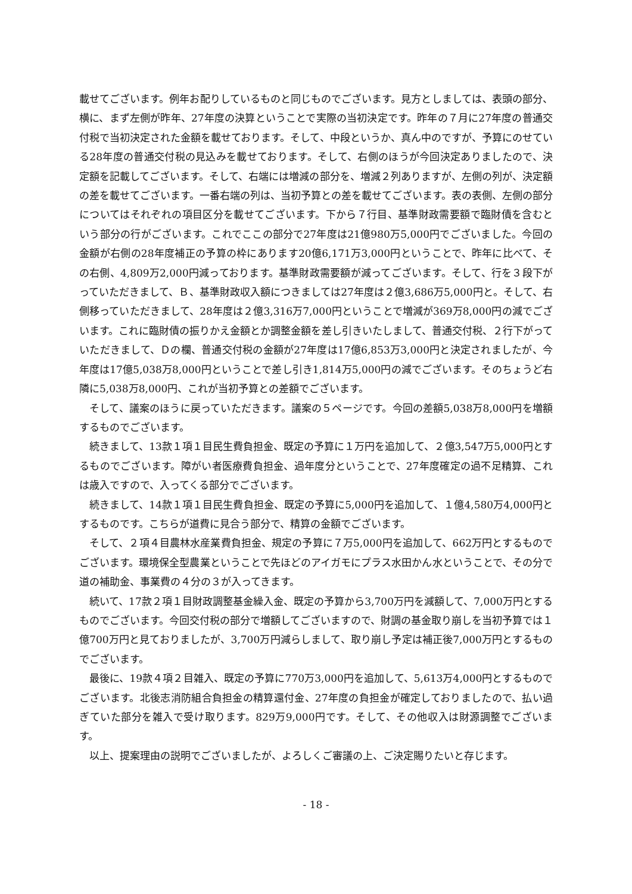載せてございます。例年お配りしているものと同じものでございます。見方としましては、表頭の部分、横に、まず左側が昨年、27年度の決算ということで実際の当初決定です。昨年の７月に27年度の普通交付税で当初決定された金額を載せております。そして、中段というか、真ん中のですが、予算にのせている28年度の普通交付税の見込みを載せております。そして、右側のほうが今回決定ありましたので、決定額を記載してございます。そして、右端には増減の部分を、増減２列ありますが、左側の列が、決定額の差を載せてございます。一番右端の列は、当初予算との差を載せてございます。表の表側、左側の部分についてはそれぞれの項目区分を載せてございます。下から７行目、基準財政需要額で臨財債を含むという部分の行がございます。これでここの部分で27年度は21億980万5,000円でございました。今回の金額が右側の28年度補正の予算の枠にあります20億6,171万3,000円ということで、昨年に比べて、その右側、4,809万2,000円減っております。基準財政需要額が減ってございます。そして、行を３段下がっていただきまして、Ｂ、基準財政収入額につきましては27年度は２億3,686万5,000円と。そして、右側移っていただきまして、28年度は２億3,316万7,000円ということで増減が369万8,000円の減でございます。これに臨財債の振りかえ金額とか調整金額を差し引きいたしまして、普通交付税、２行下がっていただきまして、Ｄの欄、普通交付税の金額が27年度は17億6,853万3,000円と決定されましたが、今年度は17億5,038万8,000円ということで差し引き1,814万5,000円の減でございます。そのちょうど右隣に5,038万8,000円、これが当初予算との差額でございます。
そして、議案のほうに戻っていただきます。議案の５ページです。今回の差額5,038万8,000円を増額するものでございます。
続きまして、13款１項１目民生費負担金、既定の予算に１万円を追加して、２億3,547万5,000円とするものでございます。障がい者医療費負担金、過年度分ということで、27年度確定の過不足精算、これは歳入ですので、入ってくる部分でございます。
続きまして、14款１項１目民生費負担金、既定の予算に5,000円を追加して、１億4,580万4,000円とするものです。こちらが道費に見合う部分で、精算の金額でございます。
そして、２項４目農林水産業費負担金、規定の予算に７万5,000円を追加して、662万円とするものでございます。環境保全型農業ということで先ほどのアイガモにプラス水田かん水ということで、その分で道の補助金、事業費の４分の３が入ってきます。
続いて、17款２項１目財政調整基金繰入金、既定の予算から3,700万円を減額して、7,000万円とするものでございます。今回交付税の部分で増額してございますので、財調の基金取り崩しを当初予算では１億700万円と見ておりましたが、3,700万円減らしまして、取り崩し予定は補正後7,000万円とするものでございます。
最後に、19款４項２目雑入、既定の予算に770万3,000円を追加して、5,613万4,000円とするものでございます。北後志消防組合負担金の精算還付金、27年度の負担金が確定しておりましたので、払い過ぎていた部分を雑入で受け取ります。829万9,000円です。そして、その他収入は財源調整でございます。
以上、提案理由の説明でございましたが、よろしくご審議の上、ご決定賜りたいと存じます。
- 18 -